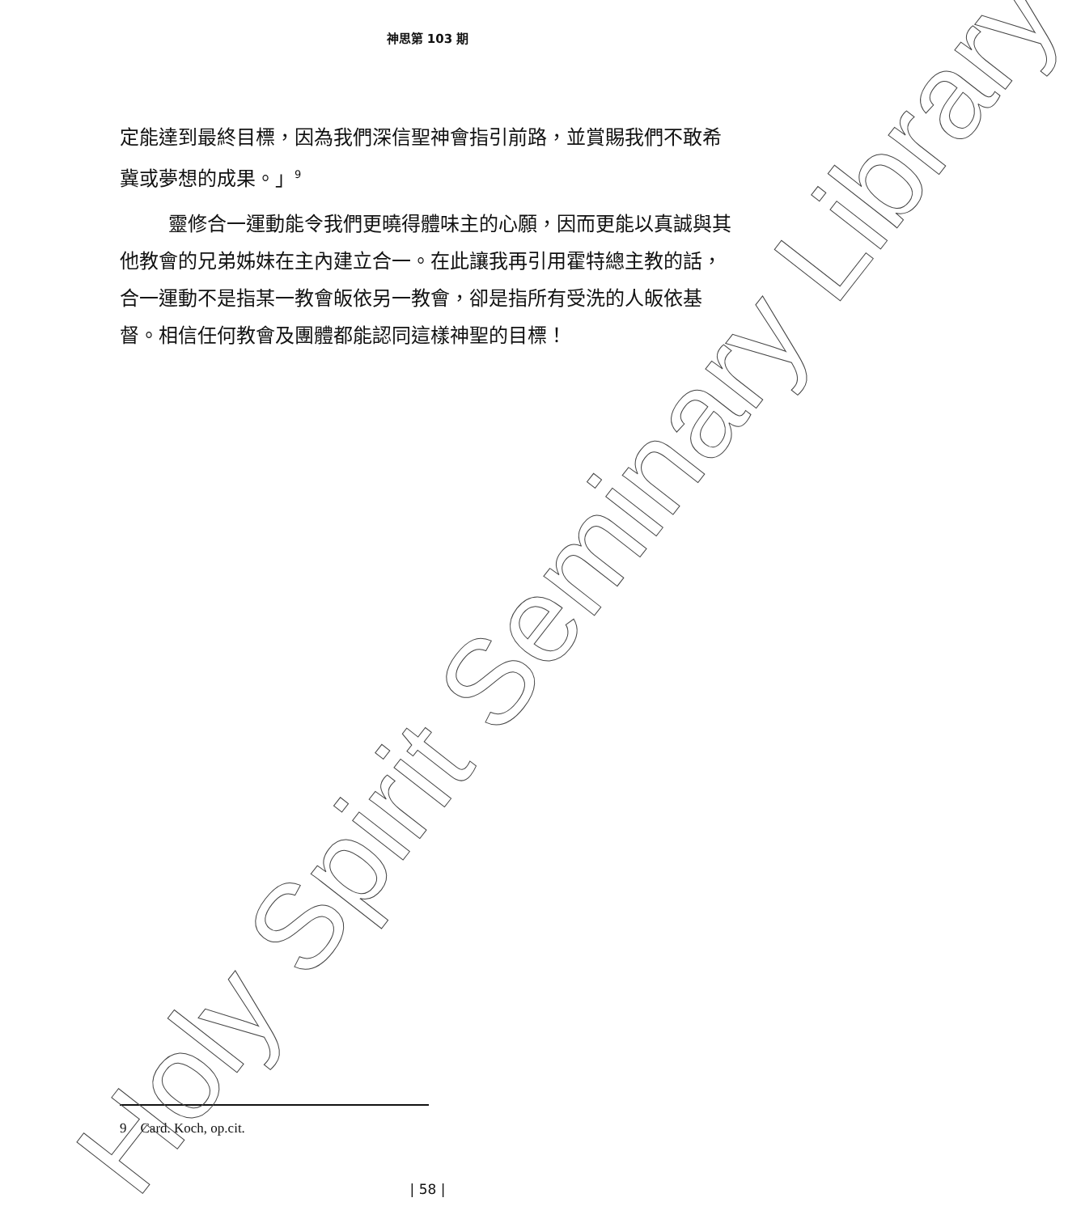神思第 103 期
定能達到最終目標，因為我們深信聖神會指引前路，並賞賜我們不敢希冀或夢想的成果。」<sup>9</sup>
靈修合一運動能令我們更曉得體味主的心願，因而更能以真誠與其他教會的兄弟姊妹在主內建立合一。在此讓我再引用霍特總主教的話，合一運動不是指某一教會皈依另一教會，卻是指所有受洗的人皈依基督。相信任何教會及團體都能認同這樣神聖的目標！
9 Card. Koch, op.cit.
| 58 | Holy Spirit Seminary Library